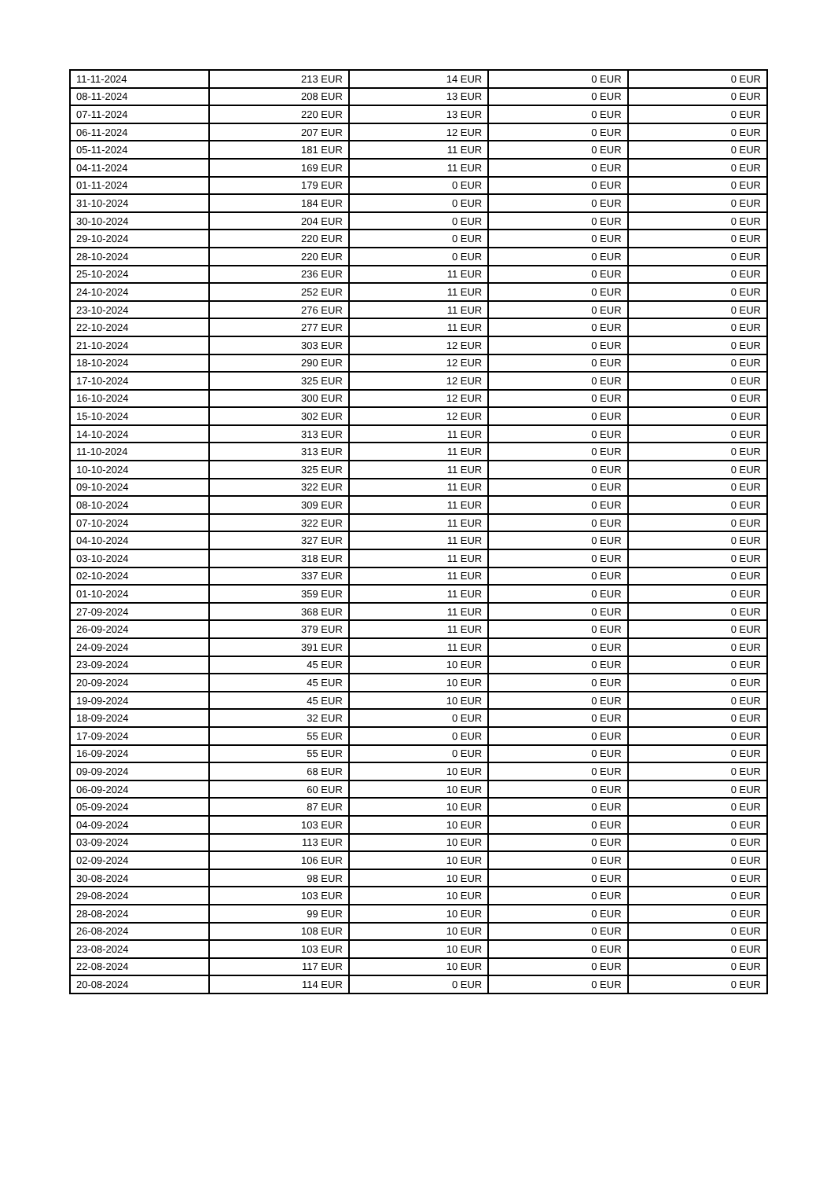| 11-11-2024 | 213 EUR | 14 EUR | 0 EUR | 0 EUR |
| 08-11-2024 | 208 EUR | 13 EUR | 0 EUR | 0 EUR |
| 07-11-2024 | 220 EUR | 13 EUR | 0 EUR | 0 EUR |
| 06-11-2024 | 207 EUR | 12 EUR | 0 EUR | 0 EUR |
| 05-11-2024 | 181 EUR | 11 EUR | 0 EUR | 0 EUR |
| 04-11-2024 | 169 EUR | 11 EUR | 0 EUR | 0 EUR |
| 01-11-2024 | 179 EUR | 0 EUR | 0 EUR | 0 EUR |
| 31-10-2024 | 184 EUR | 0 EUR | 0 EUR | 0 EUR |
| 30-10-2024 | 204 EUR | 0 EUR | 0 EUR | 0 EUR |
| 29-10-2024 | 220 EUR | 0 EUR | 0 EUR | 0 EUR |
| 28-10-2024 | 220 EUR | 0 EUR | 0 EUR | 0 EUR |
| 25-10-2024 | 236 EUR | 11 EUR | 0 EUR | 0 EUR |
| 24-10-2024 | 252 EUR | 11 EUR | 0 EUR | 0 EUR |
| 23-10-2024 | 276 EUR | 11 EUR | 0 EUR | 0 EUR |
| 22-10-2024 | 277 EUR | 11 EUR | 0 EUR | 0 EUR |
| 21-10-2024 | 303 EUR | 12 EUR | 0 EUR | 0 EUR |
| 18-10-2024 | 290 EUR | 12 EUR | 0 EUR | 0 EUR |
| 17-10-2024 | 325 EUR | 12 EUR | 0 EUR | 0 EUR |
| 16-10-2024 | 300 EUR | 12 EUR | 0 EUR | 0 EUR |
| 15-10-2024 | 302 EUR | 12 EUR | 0 EUR | 0 EUR |
| 14-10-2024 | 313 EUR | 11 EUR | 0 EUR | 0 EUR |
| 11-10-2024 | 313 EUR | 11 EUR | 0 EUR | 0 EUR |
| 10-10-2024 | 325 EUR | 11 EUR | 0 EUR | 0 EUR |
| 09-10-2024 | 322 EUR | 11 EUR | 0 EUR | 0 EUR |
| 08-10-2024 | 309 EUR | 11 EUR | 0 EUR | 0 EUR |
| 07-10-2024 | 322 EUR | 11 EUR | 0 EUR | 0 EUR |
| 04-10-2024 | 327 EUR | 11 EUR | 0 EUR | 0 EUR |
| 03-10-2024 | 318 EUR | 11 EUR | 0 EUR | 0 EUR |
| 02-10-2024 | 337 EUR | 11 EUR | 0 EUR | 0 EUR |
| 01-10-2024 | 359 EUR | 11 EUR | 0 EUR | 0 EUR |
| 27-09-2024 | 368 EUR | 11 EUR | 0 EUR | 0 EUR |
| 26-09-2024 | 379 EUR | 11 EUR | 0 EUR | 0 EUR |
| 24-09-2024 | 391 EUR | 11 EUR | 0 EUR | 0 EUR |
| 23-09-2024 | 45 EUR | 10 EUR | 0 EUR | 0 EUR |
| 20-09-2024 | 45 EUR | 10 EUR | 0 EUR | 0 EUR |
| 19-09-2024 | 45 EUR | 10 EUR | 0 EUR | 0 EUR |
| 18-09-2024 | 32 EUR | 0 EUR | 0 EUR | 0 EUR |
| 17-09-2024 | 55 EUR | 0 EUR | 0 EUR | 0 EUR |
| 16-09-2024 | 55 EUR | 0 EUR | 0 EUR | 0 EUR |
| 09-09-2024 | 68 EUR | 10 EUR | 0 EUR | 0 EUR |
| 06-09-2024 | 60 EUR | 10 EUR | 0 EUR | 0 EUR |
| 05-09-2024 | 87 EUR | 10 EUR | 0 EUR | 0 EUR |
| 04-09-2024 | 103 EUR | 10 EUR | 0 EUR | 0 EUR |
| 03-09-2024 | 113 EUR | 10 EUR | 0 EUR | 0 EUR |
| 02-09-2024 | 106 EUR | 10 EUR | 0 EUR | 0 EUR |
| 30-08-2024 | 98 EUR | 10 EUR | 0 EUR | 0 EUR |
| 29-08-2024 | 103 EUR | 10 EUR | 0 EUR | 0 EUR |
| 28-08-2024 | 99 EUR | 10 EUR | 0 EUR | 0 EUR |
| 26-08-2024 | 108 EUR | 10 EUR | 0 EUR | 0 EUR |
| 23-08-2024 | 103 EUR | 10 EUR | 0 EUR | 0 EUR |
| 22-08-2024 | 117 EUR | 10 EUR | 0 EUR | 0 EUR |
| 20-08-2024 | 114 EUR | 0 EUR | 0 EUR | 0 EUR |